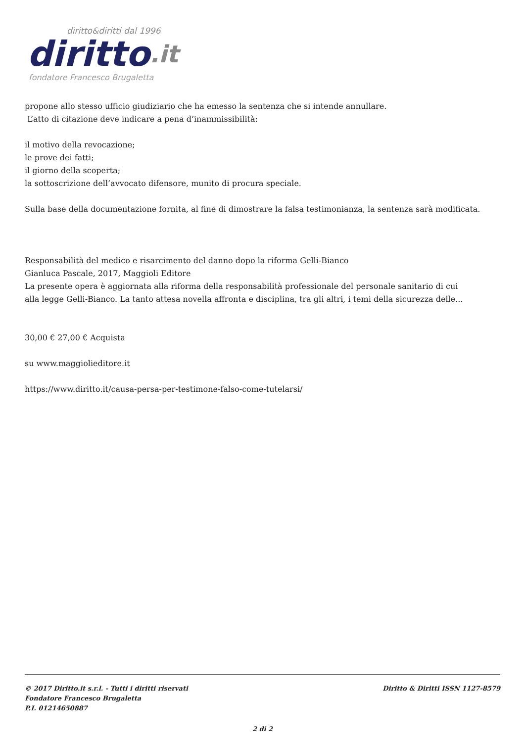diritto&diritti dal 1996
diritto.it
fondatore Francesco Brugaletta
propone allo stesso ufficio giudiziario che ha emesso la sentenza che si intende annullare.
L’atto di citazione deve indicare a pena d’inammissibilità:
il motivo della revocazione;
le prove dei fatti;
il giorno della scoperta;
la sottoscrizione dell’avvocato difensore, munito di procura speciale.
Sulla base della documentazione fornita, al fine di dimostrare la falsa testimonianza, la sentenza sarà modificata.
Responsabilità del medico e risarcimento del danno dopo la riforma Gelli-Bianco
Gianluca Pascale, 2017, Maggioli Editore
La presente opera è aggiornata alla riforma della responsabilità professionale del personale sanitario di cui
alla legge Gelli-Bianco. La tanto attesa novella affronta e disciplina, tra gli altri, i temi della sicurezza delle...
30,00 € 27,00 € Acquista
su www.maggiolieditore.it
https://www.diritto.it/causa-persa-per-testimone-falso-come-tutelarsi/
Diritto & Diritti ISSN 1127-8579 © 2017 Diritto.it s.r.l. - Tutti i diritti riservati
Fondatore Francesco Brugaletta
P.I. 01214650887
2 di 2